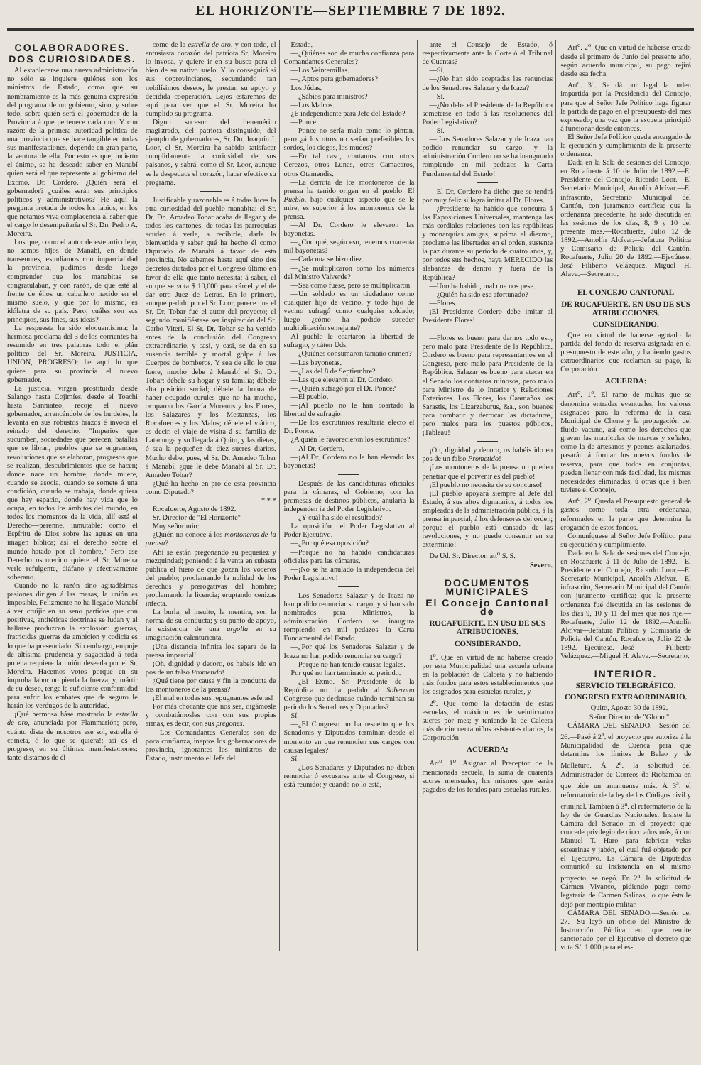EL HORIZONTE—SEPTIEMBRE 7 DE 1892.
COLABORADORES.
DOS CURIOSIDADES.
Al establecerse una nueva administración no sólo se inquiere quiénes son los ministros de Estado, como que su nombramiento es la más genuina expresión del programa de un gobierno, sino, y sobre todo, sobre quién será el gobernador de la Provincia á que pertenece cada uno. Y con razón: de la primera autoridad política de una provincia que se hace tangible en todas sus manifestaciones, depende en gran parte, la ventura de ella. Por esto es que, incierto el ánimo, se ha deseado saber en Manabí quien será el que represente al gobierno del Excmo. Dr. Cordero. ¿Quién será el gobernador? ¿cuáles serán sus principios políticos y administrativos? He aquí la pregunta brotada de todos los labios, en los que notamos viva complacencia al saber que el cargo lo desempeñaría el Sr. Dn. Pedro A. Moreira.
Los que, como el autor de este articulejo, no somos hijos de Manabi, en donde transeuntes, estudiamos con imparcialidad la provincia, pudimos desde luego comprender que los manabitas se congratulaban, y con razón, de que esté al frente de éllos un caballero nacido en el mismo suelo, y que por lo mismo, es idólatra de su país. Pero, cuáles son sus principios, sus fines, sus ideas?
La respuesta ha sido elocuentísima: la hermosa proclama del 3 de los corrientes ha resumido en tres palabras todo el plán político del Sr. Moreira. JUSTICIA, UNION, PROGRESO: he aquí lo que quiere para su provincia el nuevo gobernador.
La justicia, virgen prostituida desde Salango hasta Cojimíes, desde el Toachi hasta Sanmateo, recoje el nuevo gobernador, arrancándole de los burdeles, la levanta en sus robustos brazos é invoca el reinado del derecho. "Imperios que sucumben, sociedades que perecen, batallas que se libran, pueblos que se engrancen, revoluciones que se elaboran, progresos que se realizan, descubrimientos que se hacen; donde nace un hombre, donde muere, cuando se asocia, cuando se somete á una condición, cuando se trabaja, donde quiera que hay espacio, donde hay vida que lo ocupa, en todos los ámbitos del mundo, en todos los momentos de la vida, allí está el Derecho—perenne, inmutable: como el Espíritu de Dios sobre las aguas en una imagen bíblica; así el derecho sobre el mundo hatado por el hombre." Pero ese Derecho oscurecido quiere el Sr. Moreira verle refulgente, diáfano y efectivamente soberano.
Cuando no la razón sino agitadísimas pasiones dirigen á las masas, la unión es imposible. Felizmente no ha llegado Manabí á ver cruijir en su seno partidos que con positivas, antitéticas doctrinas se ludan y al hallarse produzcan la explosión: guerras, fratricidas guerras de ambicion y codicia es lo que ha presenciado. Sin embargo, empuje de altísima prudencia y sagacidad á toda prueba requiere la unión deseada por el Sr. Moreira. Hacemos votos porque en su ímproba labor no pierda la fuerza, y, mártir de su deseo, tenga la suficiente conformidad para sufrir los embates que de seguro le harán los verdugos de la autoridad.
¡Qué hermosa háse mostrado la estrella de oro, anunciada por Flammarión; pero, cuánto dista de nosotros ese sol, estrella ó cometa, ó lo que se quiera!; así es el progreso, en su últimas manifestaciones: tanto distamos de él
como de la estrella de oro, y con todo, el entusiasta corazón del patriota Sr. Moreira lo invoca, y quiere ir en su busca para el bien de su nativo suelo. Y lo conseguirá si sus coprovincianos, secundando tan nobilísimos deseos, le prestan su apoyo y decidida cooperación. Lejos estaremos de aquí para ver que el Sr. Moreira ha cumplido su programa.
Digno sucesor del benemérito magistrado, del patriota distinguido, del ejemplo de gobernadores, Sr. Dn. Joaquín J. Loor, el Sr. Moreira ha sabido satisfacer cumplidamente la curiosidad de sus paisanos, y sabrá, como el Sr. Loor, aunque se le despedace el corazón, hacer efectivo su programa.
Justificable y razonable es á todas luces la otra curiosidad del pueblo manabita: el Sr. Dr. Dn. Amadeo Tobar acaba de llegar y de todos los cantones, de todas las parroquias acuden á verle, a recibirle, darle la bienvenida y saber qué ha hecho él como Diputado de Manabí á favor de esta provincia. No sabemos hasta aquí sino dos decretos dictados por el Congreso último en favor de ella que tanto necesita: á saber, el en que se vota $ 10,000 para cárcel y el de dar otro Juez de Letras. En lo primero, aunque pedido por el Sr. Loor, parece que el Sr. Dr. Tobar fué el autor del proyecto; el segundo manifiéstase ser inspiración del Sr. Carbo Viteri. El Sr. Dr. Tobar se ha venido antes de la conclusión del Congreso extraordinario, y casi, y casi, se da en su ausencia terrible y mortal golpe á los Cuerpos de bomberos. Y sea de ello lo que fuere, mucho debe á Manabí el Sr. Dr. Tobar: débele su hogar y su familia; débele alta posición social; débele la honra de haber ocupado curules que no ha mucho, ocuparon los García Morenos y los Flores, los Salazares y los Mestanzas, los Rocafuertes y los Malos; débele el viático, es decir, el viaje de visita á su familia de Latacunga y su llegada á Quito, y las dietas, ó sea la pequeñez de diez sucres diarios. Mucho debe, pues, el Sr. Dr. Amadeo Tobar á Manabí, ¿que le debe Manabí al Sr. Dr. Amadeo Tobar?
¿Qué ha hecho en pro de esta provincia como Diputado?
* * *
Rocafuerte, Agosto de 1892.
Sr. Director de "El Horizonte"
Muy señor mio:
¿Quién no conoce á los montoneros de la prensa?
Ahí se están pregonando su pequeñez y mezquindad; poniendo á la venta en subasta pública el fuero de que gozan los voceros del pueblo; proclamando la nulidad de los derechos y prerogativas del hombre; proclamando la licencia; eruptando cenizas infecta.
La burla, el insulto, la mentira, son la norma de su conducta; y su punto de apoyo, la existencia de una argolla en su imaginación calenturienta.
¡Una distancia infinita los separa de la prensa imparcial!
¡Oh, dignidad y decoro, os habeis ido en pos de un falso Prometido!
¿Qué tiene por causa y fin la conducta de los montoneros de la prensa?
¡El mal en todas sus repugnantes esferas!
Por más chocante que nos sea, oigámosle y combatámosles con con sus propias armas, es decir, con sus pregones.
—Los Comandantes Generales son de poca confianza, ineptos los gobernadores de provincia, ignorantes los ministros de Estado, instrumento el Jefe del
Estado.
—¿Quiénes son de mucha confianza para Comandantes Generales?
—Los Veintemillas.
—¿Aptos para gobernadores?
Los Júdas.
—¿Sábios para ministros?
—Los Malcos.
¿E independiente para Jefe del Estado?
—Ponce.
—Ponce no sería malo como lo pintan, pero ¿á los otros no serían preferibles los sordos, los ciegos, los mudos?
—En tal caso, contamos con otros Cerezos, otros Lunas, otros Camacaros, otros Otamendis.
—La derrota de los montoneros de la prensa ha tenido origen en el pueblo. El Pueblo, bajo cualquier aspecto que se le mire, es superior á los montoneros de la prensa.
—Al Dr. Cordero le elevaron las bayonetas.
—¿Con qué, según eso, tenemos cuarenta mil bayonetas?
—Cada una se hizo diez.
—¿Se multiplicaron como los números del Ministro Valverde?
—Sea como fuese, pero se multiplicaron.
—Un soldado es un ciudadano como cualquier hijo de vecino, y todo hijo de vecino sufragó como cualquier soldado; luego ¿cómo ha podido suceder multiplicación semejante?
Al pueblo le coartaron la libertad de sufragio, y cáten Uds.
—¿Quiénes consumaron tamaño crimen?
—Las bayonetas.
—¿Las del 8 de Septiembre?
—Las que elevaron al Dr. Cordero.
—¿Quién sufragó por el Dr. Ponce?
—El pueblo.
—¡Al pueblo no le han coartado la libertad de sufragio!
—De los escrutinios resultaría electo el Dr. Ponce.
¿A quién le favorecieron los escrutinios?
—Al Dr. Cordero.
—¡Al Dr. Cordero no le han elevado las bayonetas!
—Después de las candidaturas oficiales para la cámaras, el Gobierno, con las promesas de destinos públicos, anularía la independen ia del Poder Legislativo.
—¿Y cuál ha sido el resultado?
La oposición del Poder Legislativo al Poder Ejecutivo.
—¿Por qué esa oposición?
—Porque no ha habido candidaturas oficiales para las cámaras.
—¡No se ha anulado la independecia del Poder Legislativo!
—Los Senadores Salazar y de Icaza no han podido renunciar su cargo, y si han sido nombrados para Ministros, la administración Cordero se inaugura rompiendo en mil pedazos la Carta Fundamental del Estado.
—¿Por qué los Senadores Salazar y de Icaza no han podido renunciar su cargo?
—Porque no han tenido causas legales.
Por qué no han terminado su periodo.
—¿El Exmo. Sr. Presidente de la República no ha pedido al Soberano Congreso que declarase cuándo terminan su periodo los Senadores y Diputados?
Sí.
—¿El Congreso no ha resuelto que los Senadores y Diputados terminan desde el momento en que renuncien sus cargos con causas legales?
Sí.
—¿Los Senadares y Diputados no deben renunciar ó excusarse ante el Congreso, si está reunido; y cuando no lo está,
ante el Consejo de Estado, ó respectivamente ante la Corte ó el Tribunal de Cuentas?
—Sí.
—¿No han sido aceptadas las renuncias de los Senadores Salazar y de Icaza?
—Sí.
—¿No debe el Presidente de la República someterse en todo á las resoluciones del Poder Legislativo?
—Sí.
—¡Los Senadores Salazar y de Icaza han podido renunciar su cargo, y la administración Cordero no se ha inaugurado rompiendo en mil pedazos la Carta Fundamental del Estado!
—El Dr. Cordero ha dicho que se tendrá por muy feliz si logra imitar al Dr. Flores.
—¿Presidente ha habido que concurra á las Exposiciones Universales, mantenga las más cordiales relaciones con las repúblicas y monarquías amigas, suprima el diezmo, proclame las libertades en el orden, sustente la paz durante su período de cuatro años, y, por todos sus hechos, haya MERECIDO las alabanzas de dentro y fuera de la República?
—Uno ha habido, mal que nos pese.
—¿Quién ha sido ese afortunado?
—Flores.
¡El Presidente Cordero debe imitar al Presidente Flores!
—Flores es bueno para darnos todo eso, pero malo para Presidente de la República. Cordero es bueno para representarnos en el Congreso, pero malo para Presidente de la República. Salazar es bueno para atacar en el Senado los contratos ruinosos, pero malo para Ministro de lo Interior y Relaciones Exteriores. Los Flores, los Caamaños los Sarastis, los Lizarzaburus, &a., son buenos para combatir y derrocar las dictaduras, pero malos para los puestos públicos. ¡Tableau!
¡Oh, dignidad y decoro, os habéis ido en pos de un falso Prometido!
¡Los montoneros de la prensa no pueden penetrar que el porvenir es del pueblo!
¡El pueblo no necesita de su concurso!
¡El pueblo apoyará siempre al Jefe del Estado, á sus altos dignatarios, á todos los empleados de la administración pública, á la prensa imparcial, á los defensores del orden; porque el pueblo está cansado de las revoluciones, y no puede consentir en su exterminio!
De Ud. Sr. Director, att<sup>o</sup> S. S.
Severo.
DOCUMENTOS MUNICIPALES
El Concejo Cantonal de
ROCAFUERTE, EN USO DE SUS ATRIBUCIONES.
CONSIDERANDO.
1<sup>o</sup>. Que en virtud de no haberse creado por esta Municipalidad una escuela urbana en la población de Calceta y no habiendo más fondos para estos establecimientos que los asignados para escuelas rurales, y
2<sup>o</sup>. Que como la dotación de estas escuelas, el máximu es de veinticuatro sucres por mes; y teniendo la de Calceta más de cincuenta niños asistentes diarios, la Corporación
ACUERDA:
Art<sup>o</sup>. 1<sup>o</sup>. Asignar al Preceptor de la mencionada escuela, la suma de cuarenta sucres mensuales, los mismos que serán pagados de los fondos para escuelas rurales.
Art<sup>o</sup>. 2<sup>o</sup>. Que en virtud de haberse creado desde el primero de Junio del presente año, según acuerdo municipal, su pago rejirá desde esa fecha.
Art<sup>o</sup>. 3<sup>o</sup>. Se dá por legal la orden impartida por la Presidencia del Concejo, para que el Señor Jefe Político haga figurar la partida de pago en el presupuesto del mes expresado; una vez que la escuela principió á funcionar desde entonces.
El Señor Jefe Político queda encargado de la ejecución y cumplimiento de la presente ordenanza.
Dada en la Sala de sesiones del Concejo, en Rocafuerte á 10 de Julio de 1892.—El Presidente del Concejo, Ricardo Loor.—El Secretario Municipal, Antolín Alcívar.—El infrascrito, Secretario Municipal del Cantón, con juramento certifica: que la ordenanza precedente, ha sido discutida en las sesiones de los días, 8, 9 y 10 del presente mes.—Rocafuerte, Julio 12 de 1892.—Antolín Alcívar.—Jefatura Política y Comisario de Policía del Cantón. Rocafuerte, Julio 20 de 1892.—Ejecútese. José Filiberto Velázquez.—Miguel H. Alava.—Secretario.
EL CONCEJO CANTONAL
DE ROCAFUERTE, EN USO DE SUS ATRIBUCCIONES.
CONSIDERANDO.
Que en virtud de haberse agotado la partida del fondo de reserva asignada en el presupuesto de este año, y habiendo gastos extraordinarios que reclaman su pago, la Corporación
ACUERDA:
Art<sup>o</sup>. 1<sup>o</sup>. El ramo de multas que se denomina entradas eventuales, los valores asignados para la reforma de la casa Municipal de Chone y la propagación del fluido vacuno, así como los derechos que gravan las matrículas de marcas y señales, como la de artesanos y peones asalariados, pasarán á formar los nuevos fondos de reserva, para que todos en conjuntas, puedan llenar con más facilidad, las mismas necesidades eliminadas, ú otras que á bien tuviere el Concejo.
Art<sup>o</sup>. 2<sup>o</sup>. Queda el Presupuesto general de gastos como toda otra ordenanza, reformados en la parte que determina la erogación de estos fondos.
Comuníquese al Señor Jefe Político para su ejecución y cumplimiento.
Dada en la Sala de sesiones del Concejo, en Rocafuerte á 11 de Julio de 1892.—El Presidente del Concejo, Ricardo Loor.—El Secretario Municipal, Antolín Alcívar.—El infrascrito, Secretario Municipal del Cantón con juramento certifica: que la presente ordenanza fué discutida en las sesiones de los días 9, 10 y 11 del mes que nos rije.—Rocafuerte, Julio 12 de 1892.—Antolín Alcívar—Jefatura Política y Comisaría de Policía del Cantón. Rocafuerte, Julio 22 de 1892.—Ejecútese.—José Filiberto Velázquez.—Miguel H. Alava.—Secretario.
INTERIOR.
SERVICIO TELEGRÁFICO.
CONGRESO EXTRAORDINARIO.
Quito, Agosto 30 de 1892.
Señor Director de "Globo."
CÁMARA DEL SENADO.—Sesión del 26.—Pasó á 2<sup>a</sup>. el proyecto que autoriza á la Municipalidad de Cuenca para que determine los límites de Balao y de Molleturo. Á 2<sup>a</sup>. la solicitud del Administrador de Correos de Riobamba en que pide un amanuense más. Á 3<sup>a</sup>. el reformatorio de la ley de los Códigos civil y criminal. Tambien á 3<sup>a</sup>. el reformatorio de la ley de de Guardias Nacionales. Insiste la Cámara del Senado en el proyecto que concede privilegio de cinco años más, á don Manuel T. Haro para fabricar velas estearinas y jabón, el cual fué objetado por el Ejecutivo. La Cámara de Diputados comunicó su insistencia en el mismo proyecto, se negó. En 2<sup>a</sup>. la solicitud de Cármen Vivanco, pidiendo pago como legataria de Carmen Salinas, lo que ésta le dejó por montepío militar.
CÁMARA DEL SENADO.—Sesión del 27.—Su leyó un oficio del Ministro de Instrucción Pública en que remite sancionado por el Ejecutivo el decreto que vota S/. 1.000 para el es-